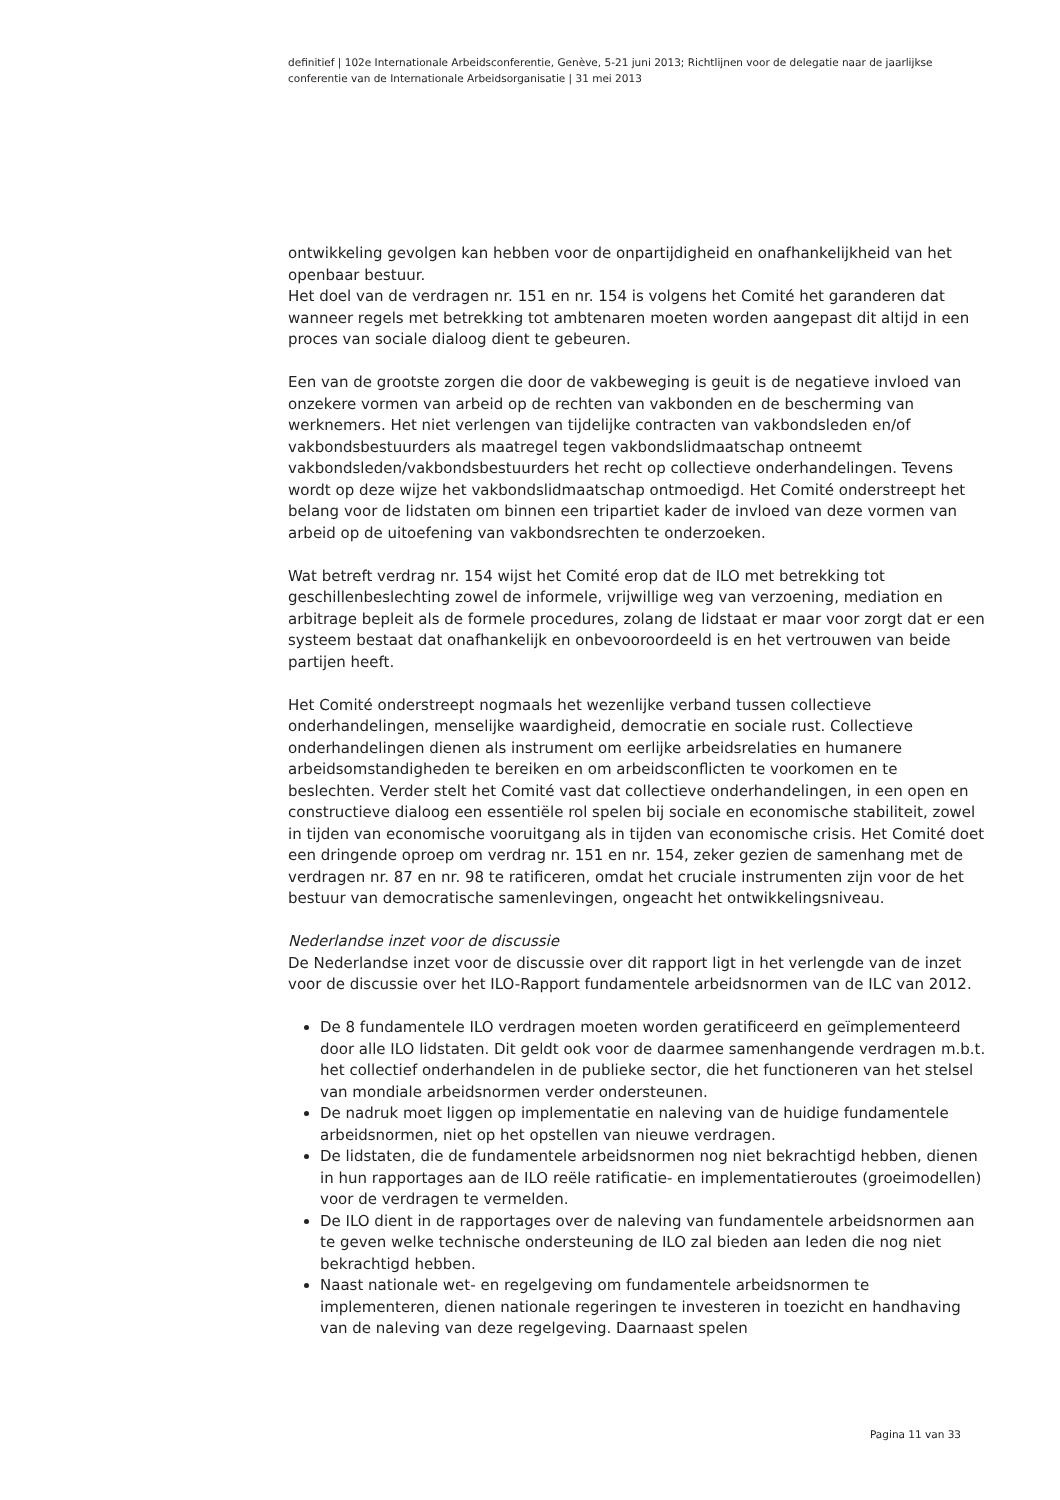definitief | 102e Internationale Arbeidsconferentie, Genève, 5-21 juni 2013; Richtlijnen voor de delegatie naar de jaarlijkse conferentie van de Internationale Arbeidsorganisatie | 31 mei 2013
ontwikkeling gevolgen kan hebben voor de onpartijdigheid en onafhankelijkheid van het openbaar bestuur.
Het doel van de verdragen nr. 151 en nr. 154 is volgens het Comité het garanderen dat wanneer regels met betrekking tot ambtenaren moeten worden aangepast dit altijd in een proces van sociale dialoog dient te gebeuren.
Een van de grootste zorgen die door de vakbeweging is geuit is de negatieve invloed van onzekere vormen van arbeid op de rechten van vakbonden en de bescherming van werknemers. Het niet verlengen van tijdelijke contracten van vakbondsleden en/of vakbondsbestuurders als maatregel tegen vakbondslidmaatschap ontneemt vakbondsleden/vakbondsbestuurders het recht op collectieve onderhandelingen. Tevens wordt op deze wijze het vakbondslidmaatschap ontmoedigd. Het Comité onderstreept het belang voor de lidstaten om binnen een tripartiet kader de invloed van deze vormen van arbeid op de uitoefening van vakbondsrechten te onderzoeken.
Wat betreft verdrag nr. 154 wijst het Comité erop dat de ILO met betrekking tot geschillenbeslechting zowel de informele, vrijwillige weg van verzoening, mediation en arbitrage bepleit als de formele procedures, zolang de lidstaat er maar voor zorgt dat er een systeem bestaat dat onafhankelijk en onbevooroordeeld is en het vertrouwen van beide partijen heeft.
Het Comité onderstreept nogmaals het wezenlijke verband tussen collectieve onderhandelingen, menselijke waardigheid, democratie en sociale rust. Collectieve onderhandelingen dienen als instrument om eerlijke arbeidsrelaties en humanere arbeidsomstandigheden te bereiken en om arbeidsconflicten te voorkomen en te beslechten. Verder stelt het Comité vast dat collectieve onderhandelingen, in een open en constructieve dialoog een essentiële rol spelen bij sociale en economische stabiliteit, zowel in tijden van economische vooruitgang als in tijden van economische crisis. Het Comité doet een dringende oproep om verdrag nr. 151 en nr. 154, zeker gezien de samenhang met de verdragen nr. 87 en nr. 98 te ratificeren, omdat het cruciale instrumenten zijn voor de het bestuur van democratische samenlevingen, ongeacht het ontwikkelingsniveau.
Nederlandse inzet voor de discussie
De Nederlandse inzet voor de discussie over dit rapport ligt in het verlengde van de inzet voor de discussie over het ILO-Rapport fundamentele arbeidsnormen van de ILC van 2012.
De 8 fundamentele ILO verdragen moeten worden geratificeerd en geïmplementeerd door alle ILO lidstaten. Dit geldt ook voor de daarmee samenhangende verdragen m.b.t. het collectief onderhandelen in de publieke sector, die het functioneren van het stelsel van mondiale arbeidsnormen verder ondersteunen.
De nadruk moet liggen op implementatie en naleving van de huidige fundamentele arbeidsnormen, niet op het opstellen van nieuwe verdragen.
De lidstaten, die de fundamentele arbeidsnormen nog niet bekrachtigd hebben, dienen in hun rapportages aan de ILO reële ratificatie- en implementatieroutes (groeimodellen) voor de verdragen te vermelden.
De ILO dient in de rapportages over de naleving van fundamentele arbeidsnormen aan te geven welke technische ondersteuning de ILO zal bieden aan leden die nog niet bekrachtigd hebben.
Naast nationale wet- en regelgeving om fundamentele arbeidsnormen te implementeren, dienen nationale regeringen te investeren in toezicht en handhaving van de naleving van deze regelgeving. Daarnaast spelen
Pagina 11 van 33